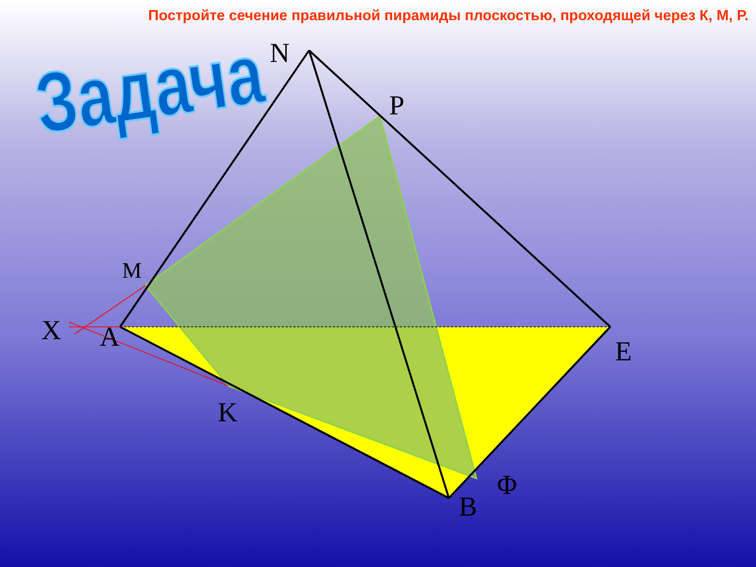Постройте сечение правильной пирамиды плоскостью, проходящей через К, М, Р.
Задача
N
P
M
X
A
E
K
Φ
B